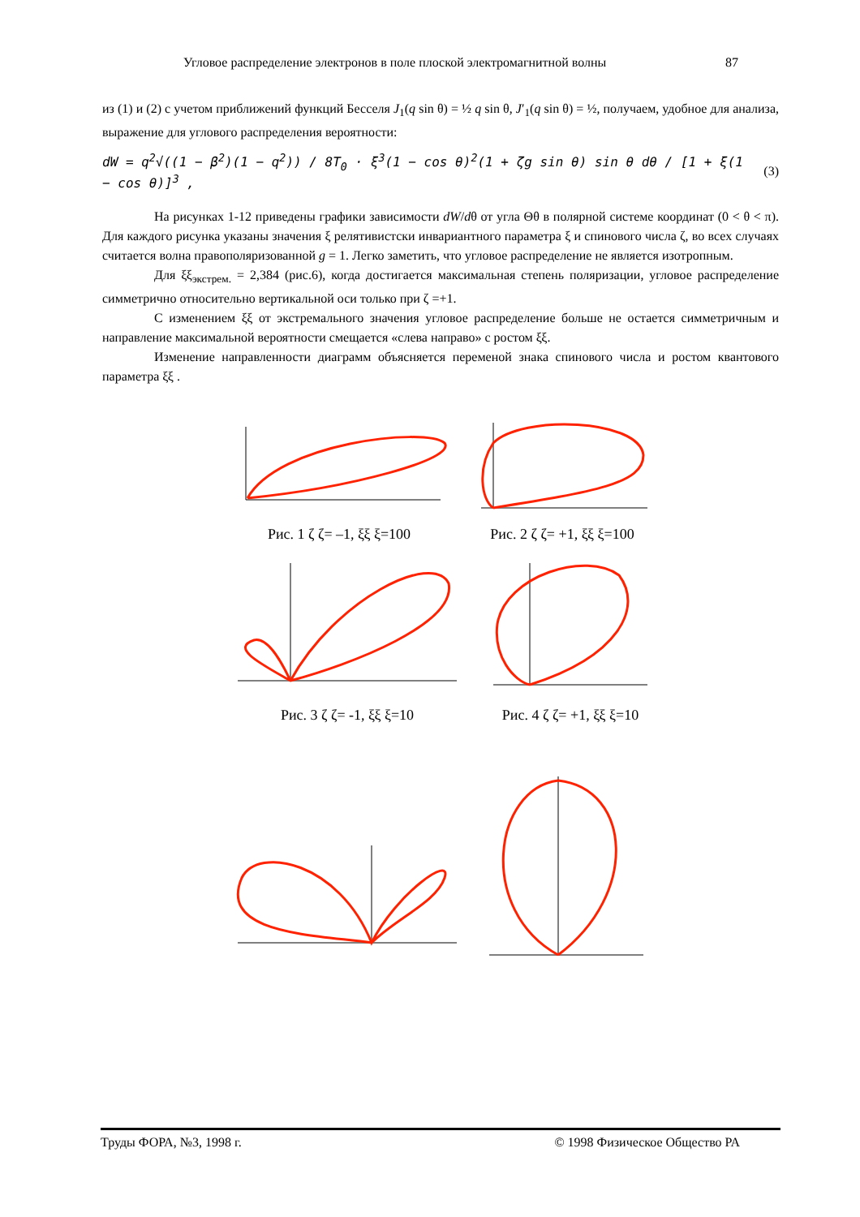Угловое распределение электронов в поле плоской электромагнитной волны 87
из (1) и (2) с учетом приближений функций Бесселя J<sub>1</sub>(q sin θ) = ½ q sin θ, J′<sub>1</sub>(q sin θ) = ½, получаем, удобное для анализа, выражение для углового распределения вероятности:
dW = q<sup>2</sup>√((1 − β<sup>2</sup>)(1 − q<sup>2</sup>)) / 8T<sub>0</sub> · ξ<sup>3</sup>(1 − cos θ)<sup>2</sup>(1 + ζg sin θ) sin θ dθ / [1 + ξ(1 − cos θ)]<sup>3</sup> , (3)
На рисунках 1-12 приведены графики зависимости dW/dθ от угла Θθ в полярной системе координат (0 < θ < π). Для каждого рисунка указаны значения ξ релятивистски инвариантного параметра ξ и спинового числа ζ, во всех случаях считается волна правополяризованной g = 1. Легко заметить, что угловое распределение не является изотропным.
Для ξξ<sub>экстрем.</sub> = 2,384 (рис.6), когда достигается максимальная степень поляризации, угловое распределение симметрично относительно вертикальной оси только при ζ =+1.
С изменением ξξ от экстремального значения угловое распределение больше не остается симметричным и направление максимальной вероятности смещается «слева направо» с ростом ξξ.
Изменение направленности диаграмм объясняется переменой знака спинового числа и ростом квантового параметра ξξ .
Рис. 1 ζ ζ= –1, ξξ ξ=100 Рис. 2 ζ ζ= +1, ξξ ξ=100
Рис. 3 ζ ζ= -1, ξξ ξ=10 Рис. 4 ζ ζ= +1, ξξ ξ=10
Труды ФОРА, №3, 1998 г. © 1998 Физическое Общество РА